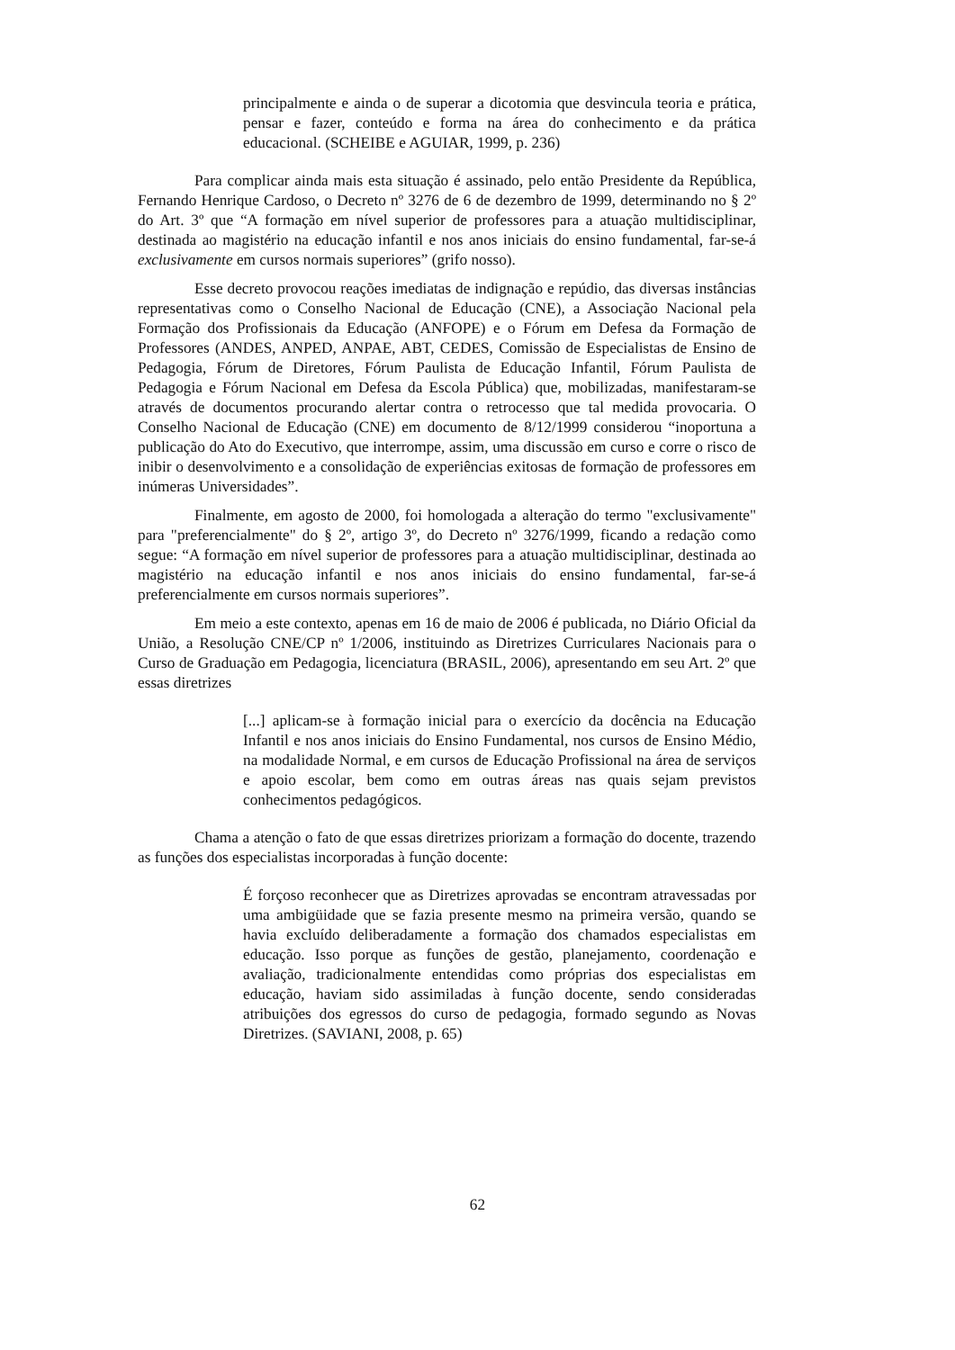principalmente e ainda o de superar a dicotomia que desvincula teoria e prática, pensar e fazer, conteúdo e forma na área do conhecimento e da prática educacional. (SCHEIBE e AGUIAR, 1999, p. 236)
Para complicar ainda mais esta situação é assinado, pelo então Presidente da República, Fernando Henrique Cardoso, o Decreto nº 3276 de 6 de dezembro de 1999, determinando no § 2º do Art. 3º que “A formação em nível superior de professores para a atuação multidisciplinar, destinada ao magistério na educação infantil e nos anos iniciais do ensino fundamental, far-se-á exclusivamente em cursos normais superiores” (grifo nosso).
Esse decreto provocou reações imediatas de indignação e repúdio, das diversas instâncias representativas como o Conselho Nacional de Educação (CNE), a Associação Nacional pela Formação dos Profissionais da Educação (ANFOPE) e o Fórum em Defesa da Formação de Professores (ANDES, ANPED, ANPAE, ABT, CEDES, Comissão de Especialistas de Ensino de Pedagogia, Fórum de Diretores, Fórum Paulista de Educação Infantil, Fórum Paulista de Pedagogia e Fórum Nacional em Defesa da Escola Pública) que, mobilizadas, manifestaram-se através de documentos procurando alertar contra o retrocesso que tal medida provocaria. O Conselho Nacional de Educação (CNE) em documento de 8/12/1999 considerou “inoportuna a publicação do Ato do Executivo, que interrompe, assim, uma discussão em curso e corre o risco de inibir o desenvolvimento e a consolidação de experiências exitosas de formação de professores em inúmeras Universidades”.
Finalmente, em agosto de 2000, foi homologada a alteração do termo "exclusivamente" para "preferencialmente" do § 2º, artigo 3º, do Decreto nº 3276/1999, ficando a redação como segue: “A formação em nível superior de professores para a atuação multidisciplinar, destinada ao magistério na educação infantil e nos anos iniciais do ensino fundamental, far-se-á preferencialmente em cursos normais superiores”.
Em meio a este contexto, apenas em 16 de maio de 2006 é publicada, no Diário Oficial da União, a Resolução CNE/CP nº 1/2006, instituindo as Diretrizes Curriculares Nacionais para o Curso de Graduação em Pedagogia, licenciatura (BRASIL, 2006), apresentando em seu Art. 2º que essas diretrizes
[...] aplicam-se à formação inicial para o exercício da docência na Educação Infantil e nos anos iniciais do Ensino Fundamental, nos cursos de Ensino Médio, na modalidade Normal, e em cursos de Educação Profissional na área de serviços e apoio escolar, bem como em outras áreas nas quais sejam previstos conhecimentos pedagógicos.
Chama a atenção o fato de que essas diretrizes priorizam a formação do docente, trazendo as funções dos especialistas incorporadas à função docente:
É forçoso reconhecer que as Diretrizes aprovadas se encontram atravessadas por uma ambigüidade que se fazia presente mesmo na primeira versão, quando se havia excluído deliberadamente a formação dos chamados especialistas em educação. Isso porque as funções de gestão, planejamento, coordenação e avaliação, tradicionalmente entendidas como próprias dos especialistas em educação, haviam sido assimiladas à função docente, sendo consideradas atribuições dos egressos do curso de pedagogia, formado segundo as Novas Diretrizes. (SAVIANI, 2008, p. 65)
62